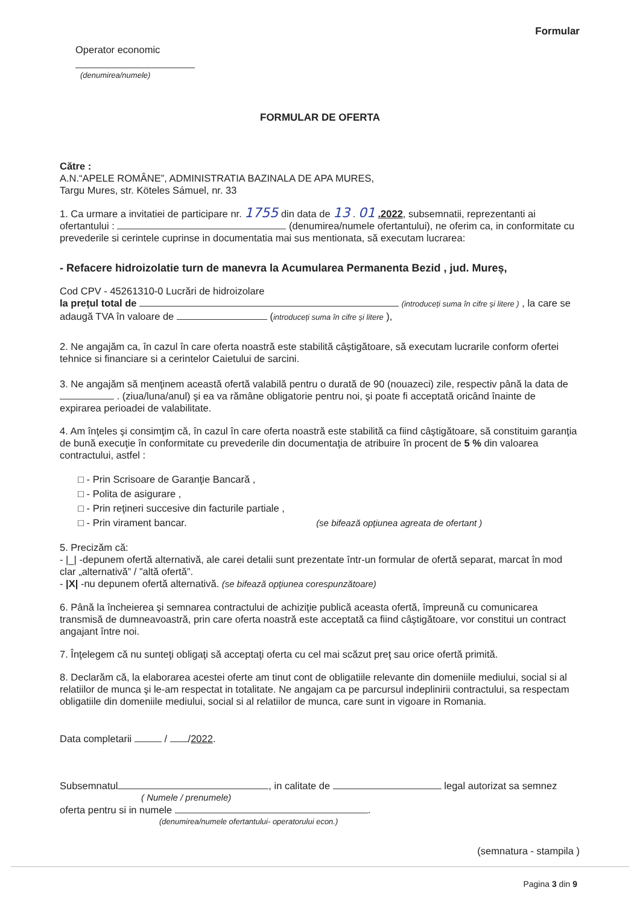Formular
Operator economic
(denumirea/numele)
FORMULAR DE OFERTA
Către :
A.N.“APELE ROMÂNE”, ADMINISTRATIA BAZINALA DE APA MURES,
Targu Mures, str. Köteles Sámuel, nr. 33
1. Ca urmare a invitatiei de participare nr. 1755 din data de 13 . 01 .2022, subsemnatii, reprezentanti ai ofertantului : (denumirea/numele ofertantului), ne oferim ca, in conformitate cu prevederile si cerintele cuprinse in documentatia mai sus mentionata, să executam lucrarea:
- Refacere hidroizolatie turn de manevra la Acumularea Permanenta Bezid , jud. Mureș,
Cod CPV - 45261310-0 Lucrări de hidroizolare
la prețul total de (introduceți suma în cifre și litere ) , la care se adaugă TVA în valoare de (introduceți suma în cifre și litere ),
2. Ne angajăm ca, în cazul în care oferta noastră este stabilită câştigătoare, să executam lucrarile conform ofertei tehnice si financiare si a cerintelor Caietului de sarcini.
3. Ne angajăm să menţinem această ofertă valabilă pentru o durată de 90 (nouazeci) zile, respectiv până la data de . (ziua/luna/anul) şi ea va rămâne obligatorie pentru noi, şi poate fi acceptată oricând înainte de expirarea perioadei de valabilitate.
4. Am înţeles şi consimţim că, în cazul în care oferta noastră este stabilită ca fiind câştigătoare, să constituim garanţia de bună execuţie în conformitate cu prevederile din documentaţia de atribuire în procent de 5 % din valoarea contractului, astfel :
□ - Prin Scrisoare de Garanţie Bancară ,
□ - Polita de asigurare ,
□ - Prin reţineri succesive din facturile partiale ,
□ - Prin virament bancar. (se bifează opţiunea agreata de ofertant )
5. Precizăm că:
- |_| -depunem ofertă alternativă, ale carei detalii sunt prezentate într-un formular de ofertă separat, marcat în mod clar „alternativă” / ”altă ofertă”.
- |X| -nu depunem ofertă alternativă. (se bifează opţiunea corespunzătoare)
6. Până la încheierea şi semnarea contractului de achiziţie publică aceasta ofertă, împreună cu comunicarea transmisă de dumneavoastră, prin care oferta noastră este acceptată ca fiind câştigătoare, vor constitui un contract angajant între noi.
7. Înţelegem că nu sunteţi obligaţi să acceptaţi oferta cu cel mai scăzut preţ sau orice ofertă primită.
8. Declarăm că, la elaborarea acestei oferte am tinut cont de obligatiile relevante din domeniile mediului, social si al relatiilor de munca şi le-am respectat in totalitate. Ne angajam ca pe parcursul indeplinirii contractului, sa respectam obligatiile din domeniile mediului, social si al relatiilor de munca, care sunt in vigoare in Romania.
Data completarii / /2022.
Subsemnatul , in calitate de legal autorizat sa semnez
( Numele / prenumele)
oferta pentru si in numele .
(denumirea/numele ofertantului- operatorului econ.)
(semnatura - stampila )
Pagina 3 din 9